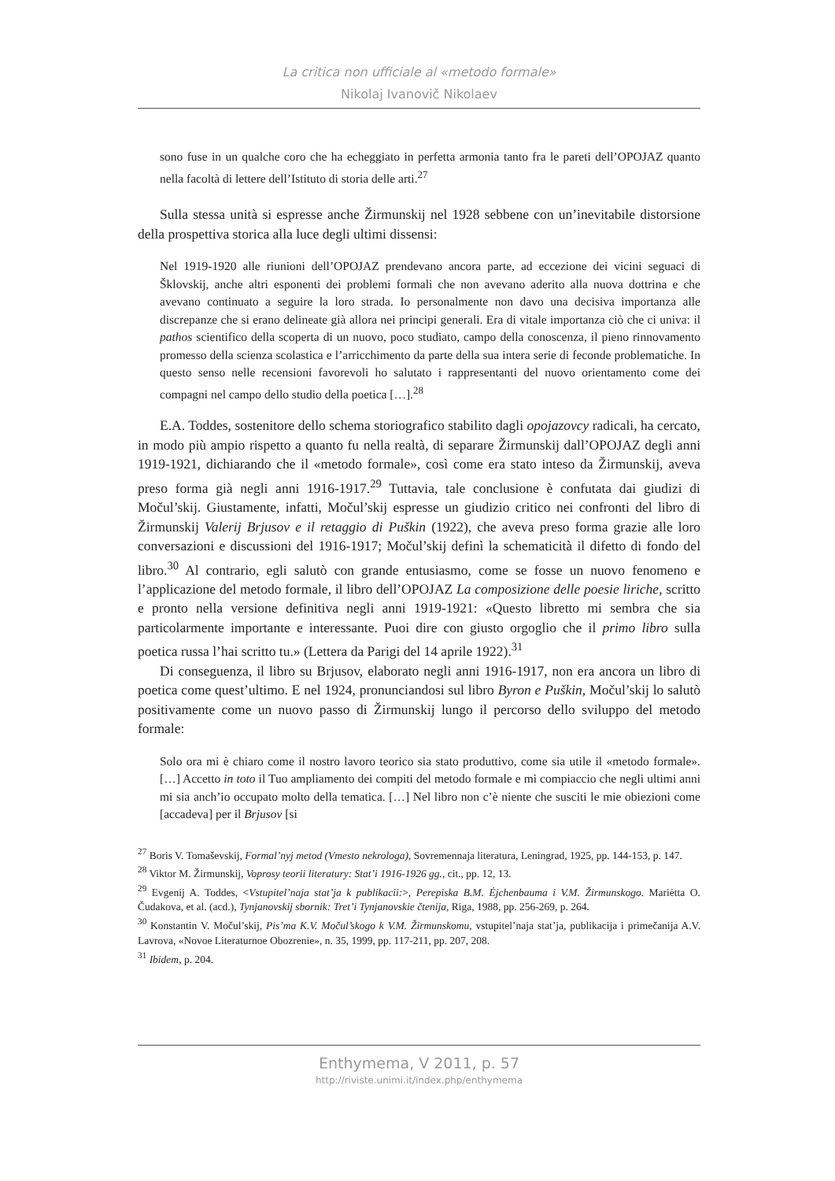La critica non ufficiale al «metodo formale»
Nikolaj Ivanovič Nikolaev
sono fuse in un qualche coro che ha echeggiato in perfetta armonia tanto fra le pareti dell’OPOJAZ quanto nella facoltà di lettere dell’Istituto di storia delle arti.<sup>27</sup>
Sulla stessa unità si espresse anche Žirmunskij nel 1928 sebbene con un’inevitabile distorsione della prospettiva storica alla luce degli ultimi dissensi:
Nel 1919-1920 alle riunioni dell’OPOJAZ prendevano ancora parte, ad eccezione dei vicini seguaci di Šklovskij, anche altri esponenti dei problemi formali che non avevano aderito alla nuova dottrina e che avevano continuato a seguire la loro strada. Io personalmente non davo una decisiva importanza alle discrepanze che si erano delineate già allora nei principi generali. Era di vitale importanza ciò che ci univa: il pathos scientifico della scoperta di un nuovo, poco studiato, campo della conoscenza, il pieno rinnovamento promesso della scienza scolastica e l’arricchimento da parte della sua intera serie di feconde problematiche. In questo senso nelle recensioni favorevoli ho salutato i rappresentanti del nuovo orientamento come dei compagni nel campo dello studio della poetica […].<sup>28</sup>
E.A. Toddes, sostenitore dello schema storiografico stabilito dagli opojazovcy radicali, ha cercato, in modo più ampio rispetto a quanto fu nella realtà, di separare Žirmunskij dall’OPOJAZ degli anni 1919-1921, dichiarando che il «metodo formale», così come era stato inteso da Žirmunskij, aveva preso forma già negli anni 1916-1917.<sup>29</sup> Tuttavia, tale conclusione è confutata dai giudizi di Močul’skij. Giustamente, infatti, Močul’skij espresse un giudizio critico nei confronti del libro di Žirmunskij Valerij Brjusov e il retaggio di Puškin (1922), che aveva preso forma grazie alle loro conversazioni e discussioni del 1916-1917; Močul’skij definì la schematicità il difetto di fondo del libro.<sup>30</sup> Al contrario, egli salutò con grande entusiasmo, come se fosse un nuovo fenomeno e l’applicazione del metodo formale, il libro dell’OPOJAZ La composizione delle poesie liriche, scritto e pronto nella versione definitiva negli anni 1919-1921: «Questo libretto mi sembra che sia particolarmente importante e interessante. Puoi dire con giusto orgoglio che il primo libro sulla poetica russa l’hai scritto tu.» (Lettera da Parigi del 14 aprile 1922).<sup>31</sup>
Di conseguenza, il libro su Brjusov, elaborato negli anni 1916-1917, non era ancora un libro di poetica come quest’ultimo. E nel 1924, pronunciandosi sul libro Byron e Puškin, Močul’skij lo salutò positivamente come un nuovo passo di Žirmunskij lungo il percorso dello sviluppo del metodo formale:
Solo ora mi è chiaro come il nostro lavoro teorico sia stato produttivo, come sia utile il «metodo formale». […] Accetto in toto il Tuo ampliamento dei compiti del metodo formale e mi compiaccio che negli ultimi anni mi sia anch’io occupato molto della tematica. […] Nel libro non c’è niente che susciti le mie obiezioni come [accadeva] per il Brjusov [si
<sup>27</sup> Boris V. Tomaševskij, Formal’nyj metod (Vmesto nekrologa), Sovremennaja literatura, Leningrad, 1925, pp. 144-153, p. 147.
<sup>28</sup> Viktor M. Žirmunskij, Voprosy teorii literatury: Stat’i 1916-1926 gg., cit., pp. 12, 13.
<sup>29</sup> Evgenij A. Toddes, <Vstupitel’naja stat’ja k publikacii:>, Perepiska B.M. Ėjchenbauma i V.M. Žirmunskogo. Mariėtta O. Čudakova, et al. (acd.), Tynjanovskij sbornik: Tret’i Tynjanovskie čtenija, Riga, 1988, pp. 256-269, p. 264.
<sup>30</sup> Konstantin V. Močul’skij, Pis’ma K.V. Močul’skogo k V.M. Žirmunskomu, vstupitel’naja stat’ja, publikacija i primečanija A.V. Lavrova, «Novoe Literaturnoe Obozrenie», n. 35, 1999, pp. 117-211, pp. 207, 208.
<sup>31</sup> Ibidem, p. 204.
Enthymema, V 2011, p. 57
http://riviste.unimi.it/index.php/enthymema